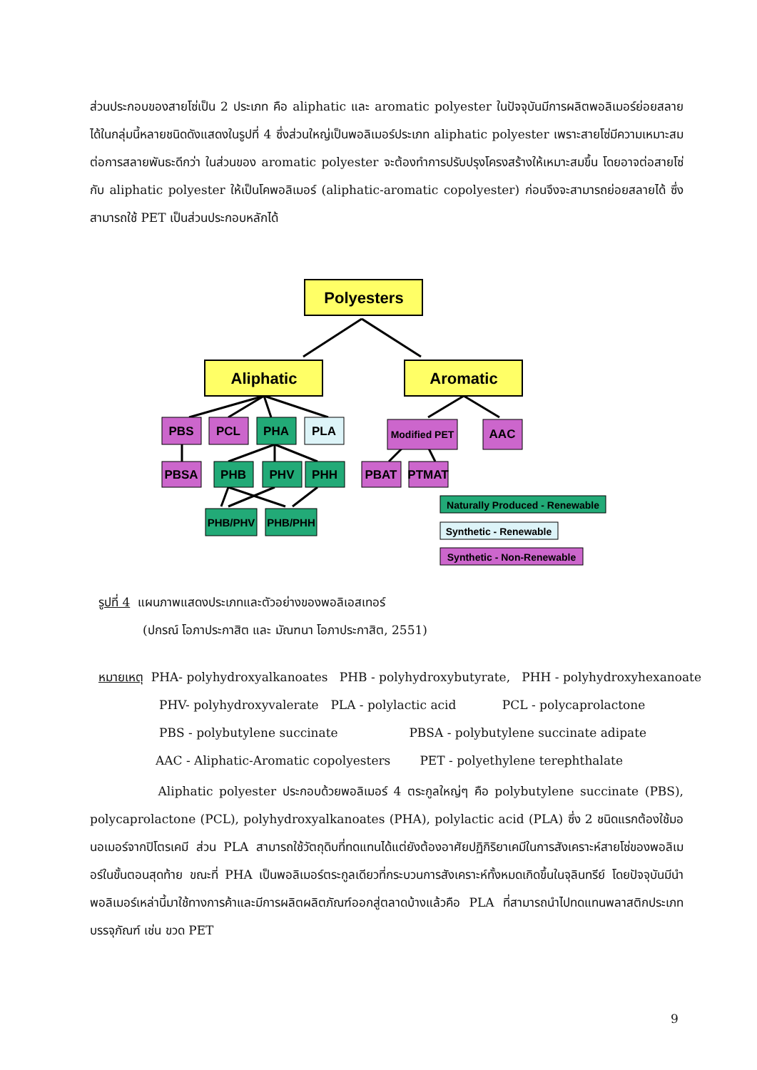ส่วนประกอบของสายโซ่เป็น 2 ประเภท คือ aliphatic และ aromatic polyester ในปัจจุบันมีการผลิตพอลิเมอร์ย่อยสลายได้ในกลุ่มนี้หลายชนิดดังแสดงในรูปที่ 4 ซึ่งส่วนใหญ่เป็นพอลิเมอร์ประเภท aliphatic polyester เพราะสายโซ่มีความเหมาะสมต่อการสลายพันธะดีกว่า ในส่วนของ aromatic polyester จะต้องทำการปรับปรุงโครงสร้างให้เหมาะสมขึ้น โดยอาจต่อสายโซ่กับ aliphatic polyester ให้เป็นโคพอลิเมอร์ (aliphatic-aromatic copolyester) ก่อนจึงจะสามารถย่อยสลายได้ ซึ่งสามารถใช้ PET เป็นส่วนประกอบหลักได้
Polyesters
Aliphatic
Aromatic
PBS
PCL
PHA
PLA
Modified PET
AAC
PBSA
PHB
PHV
PHH
PBAT
PTMAT
PHB/PHV
PHB/PHH
Naturally Produced - Renewable
Synthetic - Renewable
Synthetic - Non-Renewable
รูปที่ 4 แผนภาพแสดงประเภทและตัวอย่างของพอลิเอสเทอร์
(ปกรณ์ โอภาประกาสิต และ มัณฑนา โอภาประกาสิต, 2551)
หมายเหตุ PHA- polyhydroxyalkanoates PHB - polyhydroxybutyrate, PHH - polyhydroxyhexanoate
PHV- polyhydroxyvalerate PLA - polylactic acid PCL - polycaprolactone
PBS - polybutylene succinate PBSA - polybutylene succinate adipate
AAC - Aliphatic-Aromatic copolyesters PET - polyethylene terephthalate
Aliphatic polyester ประกอบด้วยพอลิเมอร์ 4 ตระกูลใหญ่ๆ คือ polybutylene succinate (PBS), polycaprolactone (PCL), polyhydroxyalkanoates (PHA), polylactic acid (PLA) ซึ่ง 2 ชนิดแรกต้องใช้มอนอเมอร์จากปิโตรเคมี ส่วน PLA สามารถใช้วัตถุดิบที่ทดแทนได้แต่ยังต้องอาศัยปฏิกิริยาเคมีในการสังเคราะห์สายโซ่ของพอลิเมอร์ในขั้นตอนสุดท้าย ขณะที่ PHA เป็นพอลิเมอร์ตระกูลเดียวที่กระบวนการสังเคราะห์ทั้งหมดเกิดขึ้นในจุลินทรีย์ โดยปัจจุบันมีนำพอลิเมอร์เหล่านี้มาใช้ทางการค้าและมีการผลิตผลิตภัณฑ์ออกสู่ตลาดบ้างแล้วคือ PLA ที่สามารถนำไปทดแทนพลาสติกประเภทบรรจุภัณฑ์ เช่น ขวด PET
9